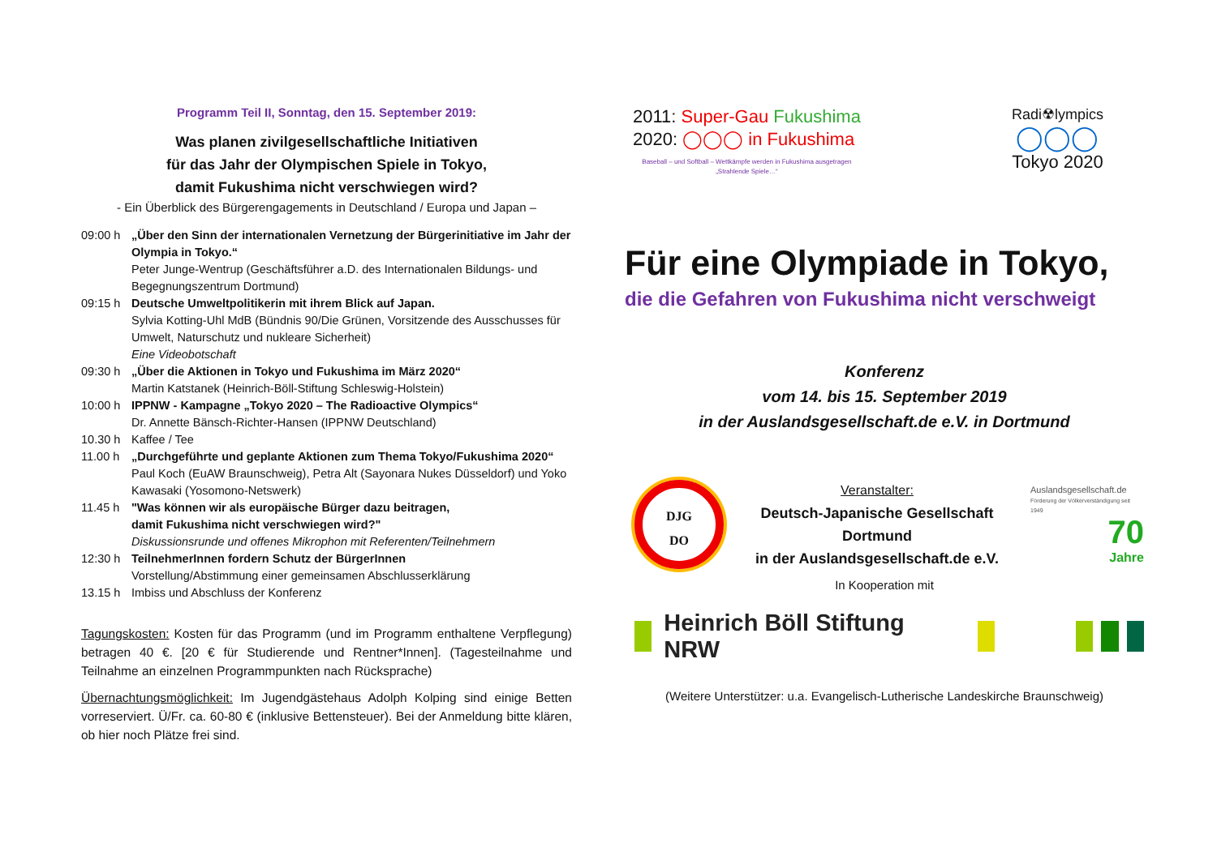Programm Teil II, Sonntag, den 15. September 2019:
Was planen zivilgesellschaftliche Initiativen
für das Jahr der Olympischen Spiele in Tokyo,
damit Fukushima nicht verschwiegen wird?
- Ein Überblick des Bürgerengagements in Deutschland / Europa und Japan –
| 09:00 h | „Über den Sinn der internationalen Vernetzung der Bürgerinitiative im Jahr der Olympia in Tokyo.“ Peter Junge-Wentrup (Geschäftsführer a.D. des Internationalen Bildungs- und Begegnungszentrum Dortmund) |
| 09:15 h | Deutsche Umweltpolitikerin mit ihrem Blick auf Japan. Sylvia Kotting-Uhl MdB (Bündnis 90/Die Grünen, Vorsitzende des Ausschusses für Umwelt, Naturschutz und nukleare Sicherheit) Eine Videobotschaft |
| 09:30 h | „Über die Aktionen in Tokyo und Fukushima im März 2020“ Martin Katstanek (Heinrich-Böll-Stiftung Schleswig-Holstein) |
| 10:00 h | IPPNW - Kampagne „Tokyo 2020 – The Radioactive Olympics“ Dr. Annette Bänsch-Richter-Hansen (IPPNW Deutschland) |
| 10.30 h | Kaffee / Tee |
| 11.00 h | „Durchgeführte und geplante Aktionen zum Thema Tokyo/Fukushima 2020“ Paul Koch (EuAW Braunschweig), Petra Alt (Sayonara Nukes Düsseldorf) und Yoko Kawasaki (Yosomono-Netswerk) |
| 11.45 h | "Was können wir als europäische Bürger dazu beitragen, damit Fukushima nicht verschwiegen wird?" Diskussionsrunde und offenes Mikrophon mit Referenten/Teilnehmern |
| 12:30 h | TeilnehmerInnen fordern Schutz der BürgerInnen Vorstellung/Abstimmung einer gemeinsamen Abschlusserklärung |
| 13.15 h | Imbiss und Abschluss der Konferenz |
Tagungskosten: Kosten für das Programm (und im Programm enthaltene Verpflegung) betragen 40 €. [20 € für Studierende und Rentner*Innen]. (Tagesteilnahme und Teilnahme an einzelnen Programmpunkten nach Rücksprache)
Übernachtungsmöglichkeit: Im Jugendgästehaus Adolph Kolping sind einige Betten vorreserviert. Ü/Fr. ca. 60-80 € (inklusive Bettensteuer). Bei der Anmeldung bitte klären, ob hier noch Plätze frei sind.
2011: Super-Gau Fukushima
2020: ◯◯◯ in Fukushima
Baseball – und Softball – Wettkämpfe werden in Fukushima ausgetragen
„Strahlende Spiele…“
Radi☢lympics
◯◯◯
Tokyo 2020
Für eine Olympiade in Tokyo,
die die Gefahren von Fukushima nicht verschweigt
Konferenz
vom 14. bis 15. September 2019
in der Auslandsgesellschaft.de e.V. in Dortmund
DJG
DO
Veranstalter:
Deutsch-Japanische Gesellschaft
Dortmund
in der Auslandsgesellschaft.de e.V.
Auslandsgesellschaft.de
Förderung der Völkerverständigung seit 1949
70
Jahre
In Kooperation mit
Heinrich Böll Stiftung NRW
(Weitere Unterstützer: u.a. Evangelisch-Lutherische Landeskirche Braunschweig)